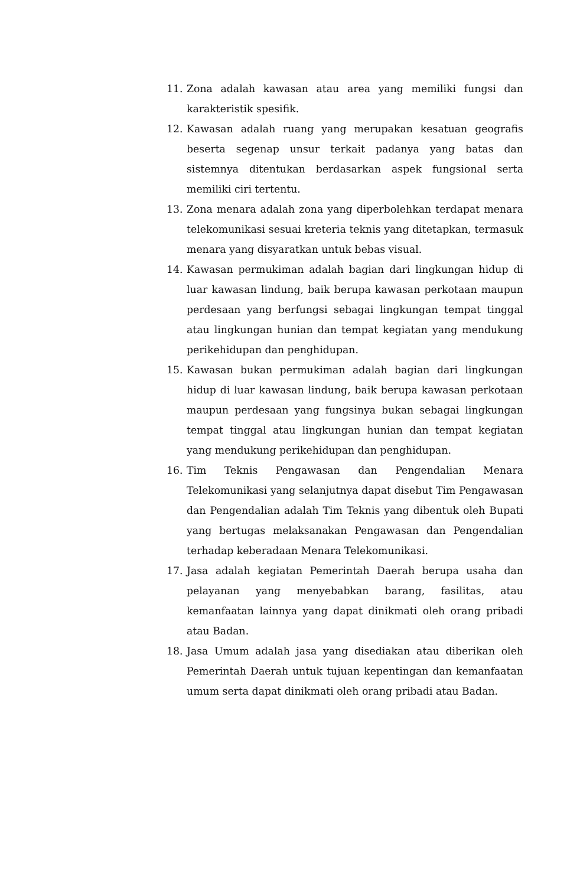11. Zona adalah kawasan atau area yang memiliki fungsi dan karakteristik spesifik.
12. Kawasan adalah ruang yang merupakan kesatuan geografis beserta segenap unsur terkait padanya yang batas dan sistemnya ditentukan berdasarkan aspek fungsional serta memiliki ciri tertentu.
13. Zona menara adalah zona yang diperbolehkan terdapat menara telekomunikasi sesuai kreteria teknis yang ditetapkan, termasuk menara yang disyaratkan untuk bebas visual.
14. Kawasan permukiman adalah bagian dari lingkungan hidup di luar kawasan lindung, baik berupa kawasan perkotaan maupun perdesaan yang berfungsi sebagai lingkungan tempat tinggal atau lingkungan hunian dan tempat kegiatan yang mendukung perikehidupan dan penghidupan.
15. Kawasan bukan permukiman adalah bagian dari lingkungan hidup di luar kawasan lindung, baik berupa kawasan perkotaan maupun perdesaan yang fungsinya bukan sebagai lingkungan tempat tinggal atau lingkungan hunian dan tempat kegiatan yang mendukung perikehidupan dan penghidupan.
16. Tim Teknis Pengawasan dan Pengendalian Menara Telekomunikasi yang selanjutnya dapat disebut Tim Pengawasan dan Pengendalian adalah Tim Teknis yang dibentuk oleh Bupati yang bertugas melaksanakan Pengawasan dan Pengendalian terhadap keberadaan Menara Telekomunikasi.
17. Jasa adalah kegiatan Pemerintah Daerah berupa usaha dan pelayanan yang menyebabkan barang, fasilitas, atau kemanfaatan lainnya yang dapat dinikmati oleh orang pribadi atau Badan.
18. Jasa Umum adalah jasa yang disediakan atau diberikan oleh Pemerintah Daerah untuk tujuan kepentingan dan kemanfaatan umum serta dapat dinikmati oleh orang pribadi atau Badan.